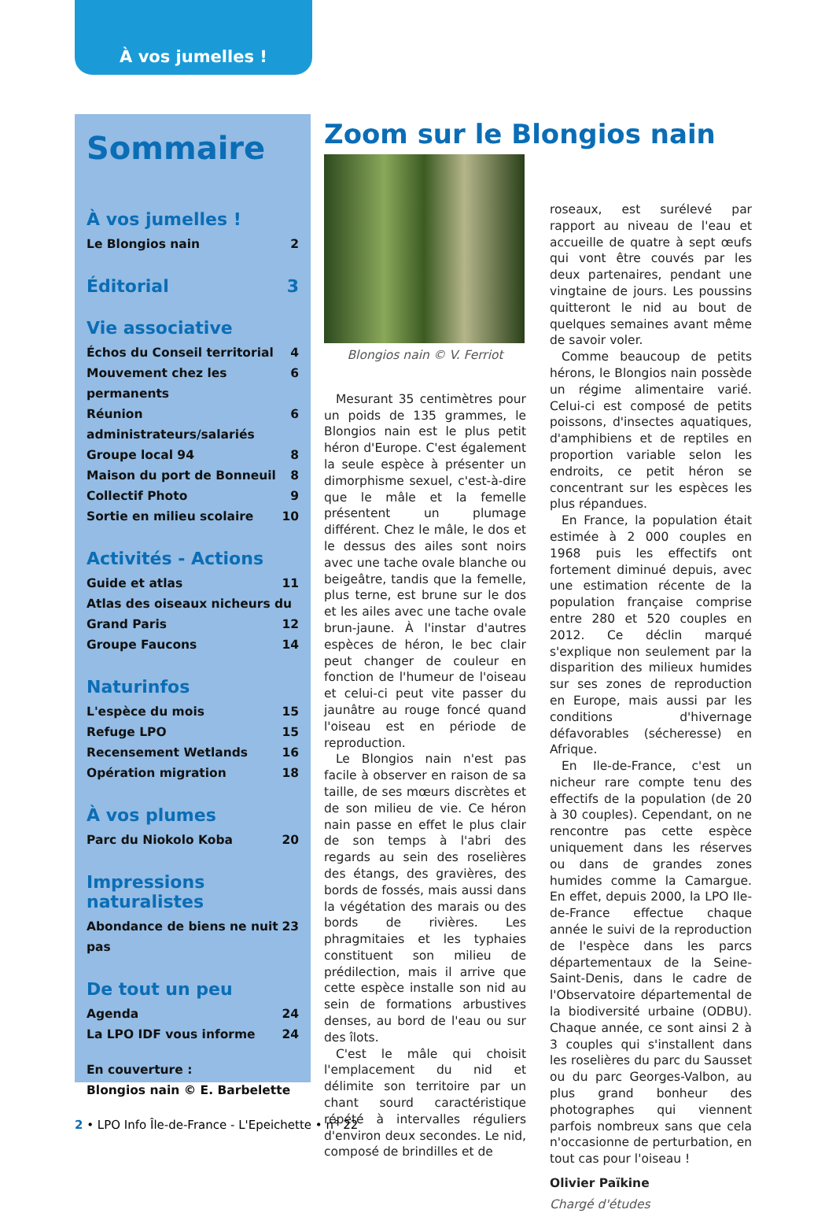À vos jumelles !
Sommaire
À vos jumelles !
Le Blongios nain 2
Éditorial 3
Vie associative
Échos du Conseil territorial 4
Mouvement chez les permanents 6
Réunion administrateurs/salariés 6
Groupe local 94 8
Maison du port de Bonneuil 8
Collectif Photo 9
Sortie en milieu scolaire 10
Activités - Actions
Guide et atlas 11
Atlas des oiseaux nicheurs du
Grand Paris 12
Groupe Faucons 14
Naturinfos
L'espèce du mois 15
Refuge LPO 15
Recensement Wetlands 16
Opération migration 18
À vos plumes
Parc du Niokolo Koba 20
Impressions naturalistes
Abondance de biens ne nuit pas 23
De tout un peu
Agenda 24
La LPO IDF vous informe 24
En couverture :
Blongios nain © E. Barbelette
Zoom sur le Blongios nain
Blongios nain © V. Ferriot
Mesurant 35 centimètres pour un poids de 135 grammes, le Blongios nain est le plus petit héron d'Europe. C'est également la seule espèce à présenter un dimorphisme sexuel, c'est-à-dire que le mâle et la femelle présentent un plumage différent. Chez le mâle, le dos et le dessus des ailes sont noirs avec une tache ovale blanche ou beigeâtre, tandis que la femelle, plus terne, est brune sur le dos et les ailes avec une tache ovale brun-jaune. À l'instar d'autres espèces de héron, le bec clair peut changer de couleur en fonction de l'humeur de l'oiseau et celui-ci peut vite passer du jaunâtre au rouge foncé quand l'oiseau est en période de reproduction.
Le Blongios nain n'est pas facile à observer en raison de sa taille, de ses mœurs discrètes et de son milieu de vie. Ce héron nain passe en effet le plus clair de son temps à l'abri des regards au sein des roselières des étangs, des gravières, des bords de fossés, mais aussi dans la végétation des marais ou des bords de rivières. Les phragmitaies et les typhaies constituent son milieu de prédilection, mais il arrive que cette espèce installe son nid au sein de formations arbustives denses, au bord de l'eau ou sur des îlots.
C'est le mâle qui choisit l'emplacement du nid et délimite son territoire par un chant sourd caractéristique répété à intervalles réguliers d'environ deux secondes. Le nid, composé de brindilles et de
roseaux, est surélevé par rapport au niveau de l'eau et accueille de quatre à sept œufs qui vont être couvés par les deux partenaires, pendant une vingtaine de jours. Les poussins quitteront le nid au bout de quelques semaines avant même de savoir voler.
Comme beaucoup de petits hérons, le Blongios nain possède un régime alimentaire varié. Celui-ci est composé de petits poissons, d'insectes aquatiques, d'amphibiens et de reptiles en proportion variable selon les endroits, ce petit héron se concentrant sur les espèces les plus répandues.
En France, la population était estimée à 2 000 couples en 1968 puis les effectifs ont fortement diminué depuis, avec une estimation récente de la population française comprise entre 280 et 520 couples en 2012. Ce déclin marqué s'explique non seulement par la disparition des milieux humides sur ses zones de reproduction en Europe, mais aussi par les conditions d'hivernage défavorables (sécheresse) en Afrique.
En Ile-de-France, c'est un nicheur rare compte tenu des effectifs de la population (de 20 à 30 couples). Cependant, on ne rencontre pas cette espèce uniquement dans les réserves ou dans de grandes zones humides comme la Camargue. En effet, depuis 2000, la LPO Ile-de-France effectue chaque année le suivi de la reproduction de l'espèce dans les parcs départementaux de la Seine-Saint-Denis, dans le cadre de l'Observatoire départemental de la biodiversité urbaine (ODBU). Chaque année, ce sont ainsi 2 à 3 couples qui s'installent dans les roselières du parc du Sausset ou du parc Georges-Valbon, au plus grand bonheur des photographes qui viennent parfois nombreux sans que cela n'occasionne de perturbation, en tout cas pour l'oiseau !
Olivier Païkine
Chargé d'études
2 • LPO Info Île-de-France - L'Epeichette • n° 22